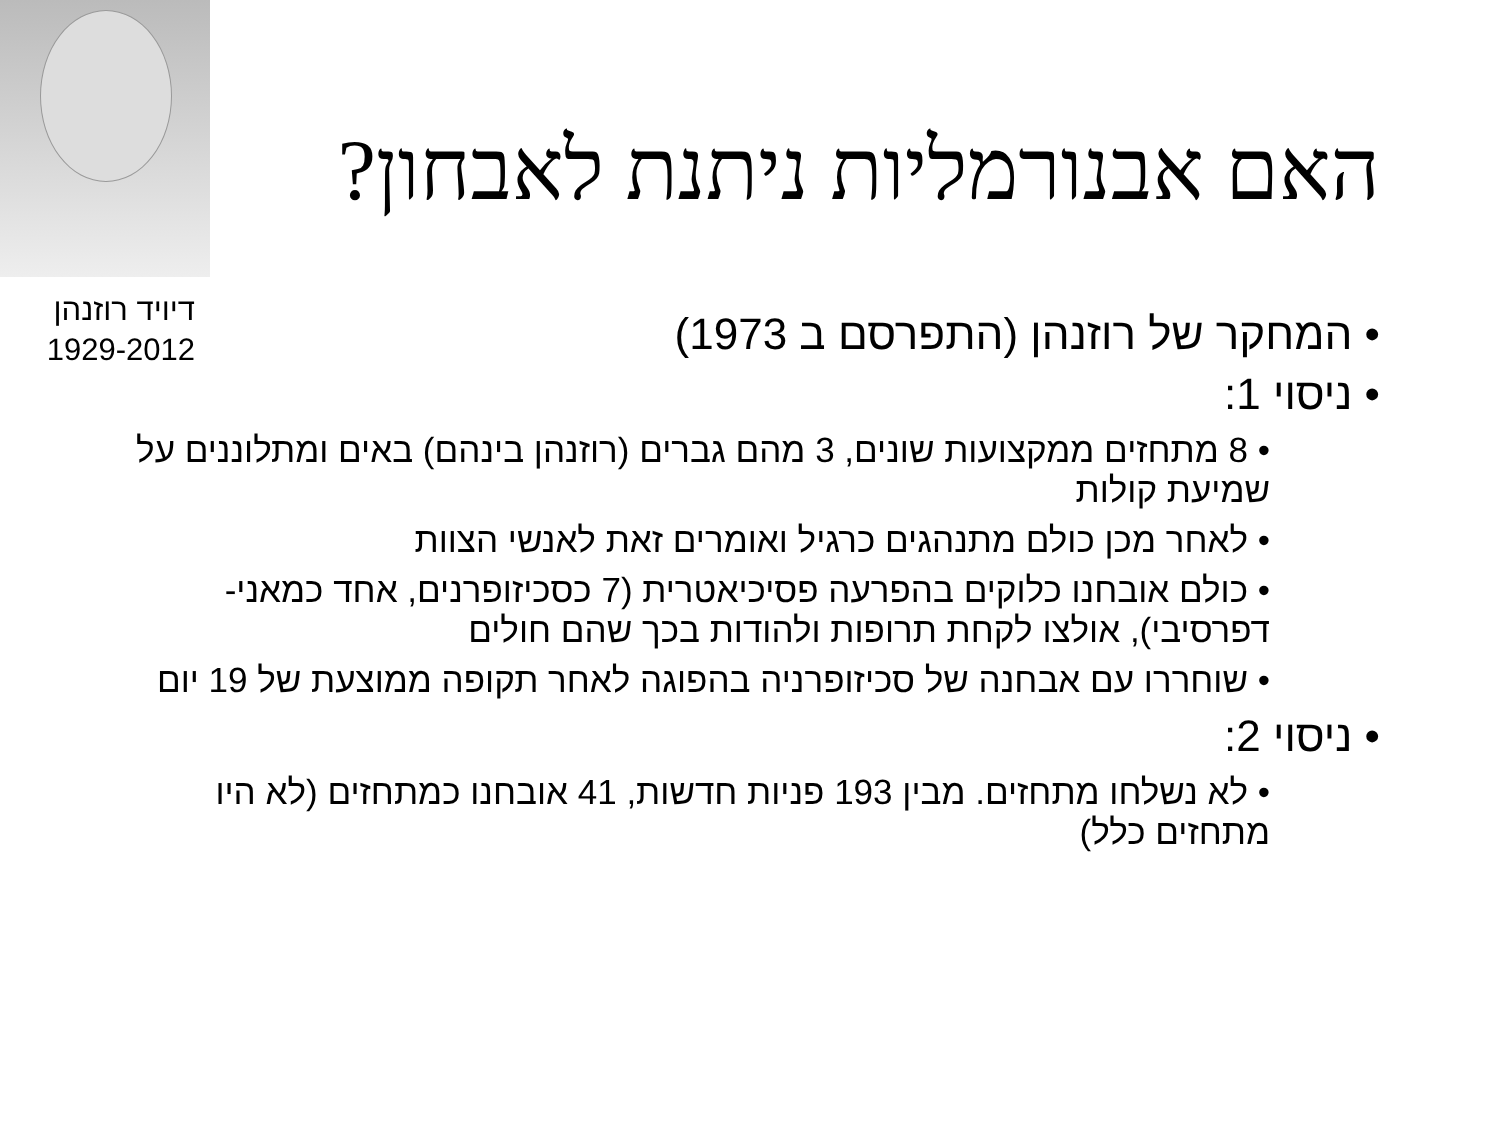דיויד רוזנהן
1929-2012
האם אבנורמליות ניתנת לאבחון?
• המחקר של רוזנהן (התפרסם ב 1973)
• ניסוי 1:
• 8 מתחזים ממקצועות שונים, 3 מהם גברים (רוזנהן בינהם) באים ומתלוננים על שמיעת קולות
• לאחר מכן כולם מתנהגים כרגיל ואומרים זאת לאנשי הצוות
• כולם אובחנו כלוקים בהפרעה פסיכיאטרית (7 כסכיזופרנים, אחד כמאני-דפרסיבי), אולצו לקחת תרופות ולהודות בכך שהם חולים
• שוחררו עם אבחנה של סכיזופרניה בהפוגה לאחר תקופה ממוצעת של 19 יום
• ניסוי 2:
• לא נשלחו מתחזים. מבין 193 פניות חדשות, 41 אובחנו כמתחזים (לא היו מתחזים כלל)